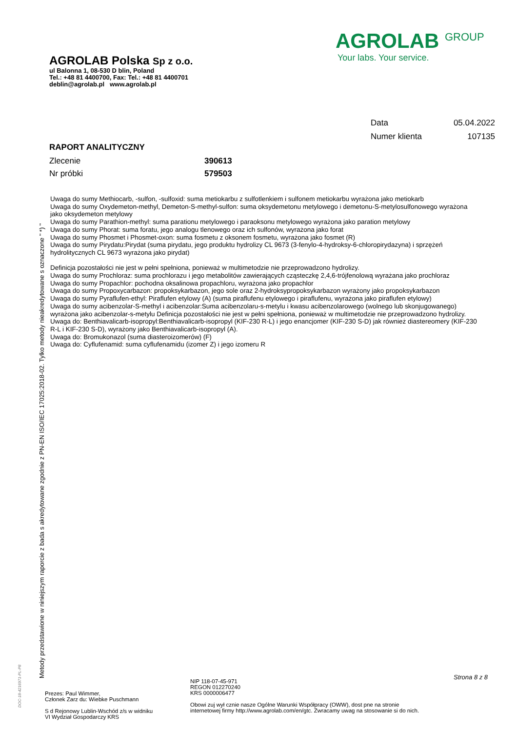AGROLAB Polska Sp z o.o.
ul Balonna 1, 08-530 D blin, Poland
Tel.: +48 81 4400700, Fax: Tel.: +48 81 4400701
deblin@agrolab.pl www.agrolab.pl
AGROLAB <sup>GROUP</sup>
Your labs. Your service.
Data 05.04.2022
Numer klienta 107135
RAPORT ANALITYCZNY
Zlecenie 390613
Nr próbki 579503
Uwaga do sumy Methiocarb, -sulfon, -sulfoxid: suma metiokarbu z sulfotlenkiem i sulfonem metiokarbu wyrażona jako metiokarb
Uwaga do sumy Oxydemeton-methyl, Demeton-S-methyl-sulfon: suma oksydemetonu metylowego i demetonu-S-metylosulfonowego wyrażona jako oksydemeton metylowy
Uwaga do sumy Parathion-methyl: suma parationu metylowego i paraoksonu metylowego wyrażona jako paration metylowy
Uwaga do sumy Phorat: suma foratu, jego analogu tlenowego oraz ich sulfonów, wyrażona jako forat
Uwaga do sumy Phosmet i Phosmet-oxon: suma fosmetu z oksonem fosmetu, wyrażona jako fosmet (R)
Uwaga do sumy Pirydatu:Pirydat (suma pirydatu, jego produktu hydrolizy CL 9673 (3-fenylo-4-hydroksy-6-chloropirydazyna) i sprzężeń hydrolitycznych CL 9673 wyrażona jako pirydat)
Definicja pozostałości nie jest w pełni spełniona, ponieważ w multimetodzie nie przeprowadzono hydrolizy.
Uwaga do sumy Prochloraz: suma prochlorazu i jego metabolitów zawierających cząsteczkę 2,4,6-trójfenolową wyrażana jako prochloraz
Uwaga do sumy Propachlor: pochodna oksalinowa propachloru, wyrażona jako propachlor
Uwaga do sumy Propoxycarbazon: propoksykarbazon, jego sole oraz 2-hydroksypropoksykarbazon wyrażony jako propoksykarbazon
Uwaga do sumy Pyraflufen-ethyl: Piraflufen etylowy (A) (suma piraflufenu etylowego i piraflufenu, wyrażona jako piraflufen etylowy)
Uwaga do sumy acibenzolar-S-methyl i acibenzolar:Suma acibenzolaru-s-metylu i kwasu acibenzolarowego (wolnego lub skonjugowanego) wyrażona jako acibenzolar-s-metylu Definicja pozostałości nie jest w pełni spełniona, ponieważ w multimetodzie nie przeprowadzono hydrolizy.
Uwaga do: Benthiavalicarb-isopropyl:Benthiavalicarb-isopropyl (KIF-230 R-L) i jego enancjomer (KIF-230 S-D) jak również diastereomery (KIF-230 R-L i KIF-230 S-D), wyrażony jako Benthiavalicarb-isopropyl (A).
Uwaga do: Bromukonazol (suma diasteroizomerów) (F)
Uwaga do: Cyflufenamid: suma cyflufenamidu (izomer Z) i jego izomeru R
Metody przedstawione w niniejszym raporcie z bada s akredytowane zgodnie z PN-EN ISO/IEC 17025:2018-02. Tylko metody nieakredytowane s oznaczone " *) "
DOC-18-4216971-PL-P8
Prezes: Paul Wimmer,
Członek Zarz du: Wiebke Puschmann
S d Rejonowy Lublin-Wschód z/s w widniku
VI Wydział Gospodarczy KRS
NIP 118-07-45-971
REGON 012270240
KRS 0000006477
Obowi zuj wył cznie nasze Ogólne Warunki Współpracy (OWW), dost pne na stronie
internetowej firmy http://www.agrolab.com/en/gtc. Zwracamy uwag na stosowanie si do nich.
Strona 8 z 8